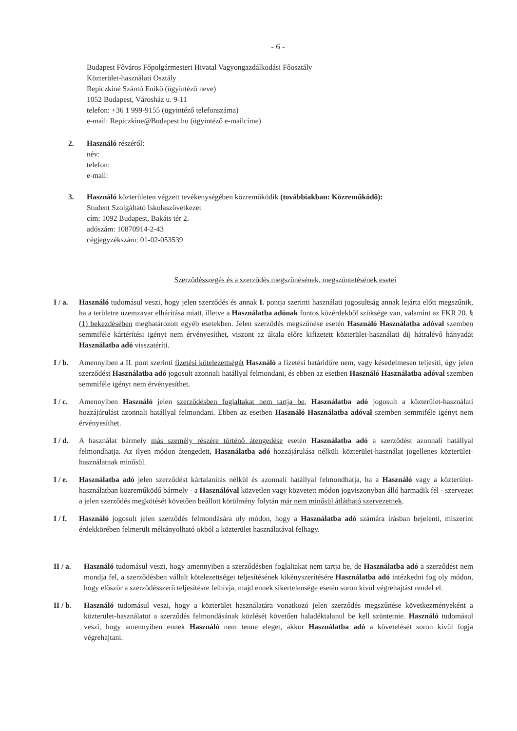- 6 -
Budapest Főváros Főpolgármesteri Hivatal Vagyongazdálkodási Főosztály
Közterület-használati Osztály
Repiczkiné Szántó Enikő (ügyintéző neve)
1052 Budapest, Városház u. 9-11
telefon: +36 1 999-9155 (ügyintéző telefonszáma)
e-mail: Repiczkine@Budapest.hu (ügyintéző e-mailcíme)
2. Használó részéről:
név:
telefon:
e-mail:
3. Használó közterületen végzett tevékenységében közreműködik (továbbiakban: Közreműködő):
Student Szolgáltató Iskolaszövetkezet
cím: 1092 Budapest, Bakáts tér 2.
adószám: 10870914-2-43
cégjegyzékszám: 01-02-053539
Szerződésszegés és a szerződés megszűnésének, megszüntetésének esetei
I / a.
Használó tudomásul veszi, hogy jelen szerződés és annak I. pontja szerinti használati jogosultság annak lejárta előtt megszűnik, ha a területre üzemzavar elhárítása miatt, illetve a Használatba adónak fontos közérdekből szüksége van, valamint az FKR 20. § (1) bekezdésében meghatározott egyéb esetekben. Jelen szerződés megszűnése esetén Használó Használatba adóval szemben semmiféle kártérítési igényt nem érvényesíthet, viszont az általa előre kifizetett közterület-használati díj hátralévő hányadát Használatba adó visszatéríti.
I / b.
Amennyiben a II. pont szerinti fizetési kötelezettségét Használó a fizetési határidőre nem, vagy késedelmesen teljesíti, úgy jelen szerződést Használatba adó jogosult azonnali hatállyal felmondani, és ebben az esetben Használó Használatba adóval szemben semmiféle igényt nem érvényesíthet.
I / c.
Amennyiben Használó jelen szerződésben foglaltakat nem tartja be, Használatba adó jogosult a közterület-használati hozzájárulást azonnali hatállyal felmondani. Ebben az esetben Használó Használatba adóval szemben semmiféle igényt nem érvényesíthet.
I / d.
A használat bármely más személy részére történő átengedése esetén Használatba adó a szerződést azonnali hatállyal felmondhatja. Az ilyen módon átengedett, Használatba adó hozzájárulása nélküli közterület-használat jogellenes közterület-használatnak minősül.
I / e.
Használatba adó jelen szerződést kártalanítás nélkül és azonnali hatállyal felmondhatja, ha a Használó vagy a közterület-használatban közreműködő bármely - a Használóval közvetlen vagy közvetett módon jogviszonyban álló harmadik fél - szervezet a jelen szerződés megkötését követően beállott körülmény folytán már nem minősül átlátható szervezetnek.
I / f.
Használó jogosult jelen szerződés felmondására oly módon, hogy a Használatba adó számára írásban bejelenti, miszerint érdekkörében felmerült méltányolható okból a közterület használatával felhagy.
II / a.
Használó tudomásul veszi, hogy amennyiben a szerződésben foglaltakat nem tartja be, de Használatba adó a szerződést nem mondja fel, a szerződésben vállalt kötelezettségei teljesítésének kikényszerítésére Használatba adó intézkedni fog oly módon, hogy először a szerződésszerű teljesítésre felhívja, majd ennek sikertelensége esetén soron kívül végrehajtást rendel el.
II / b.
Használó tudomásul veszi, hogy a közterület használatára vonatkozó jelen szerződés megszűnése következményeként a közterület-használatot a szerződés felmondásának közlését követően haladéktalanul be kell szüntetnie. Használó tudomásul veszi, hogy amennyiben ennek Használó nem tenne eleget, akkor Használatba adó a követelését soron kívül fogja végrehajtani.